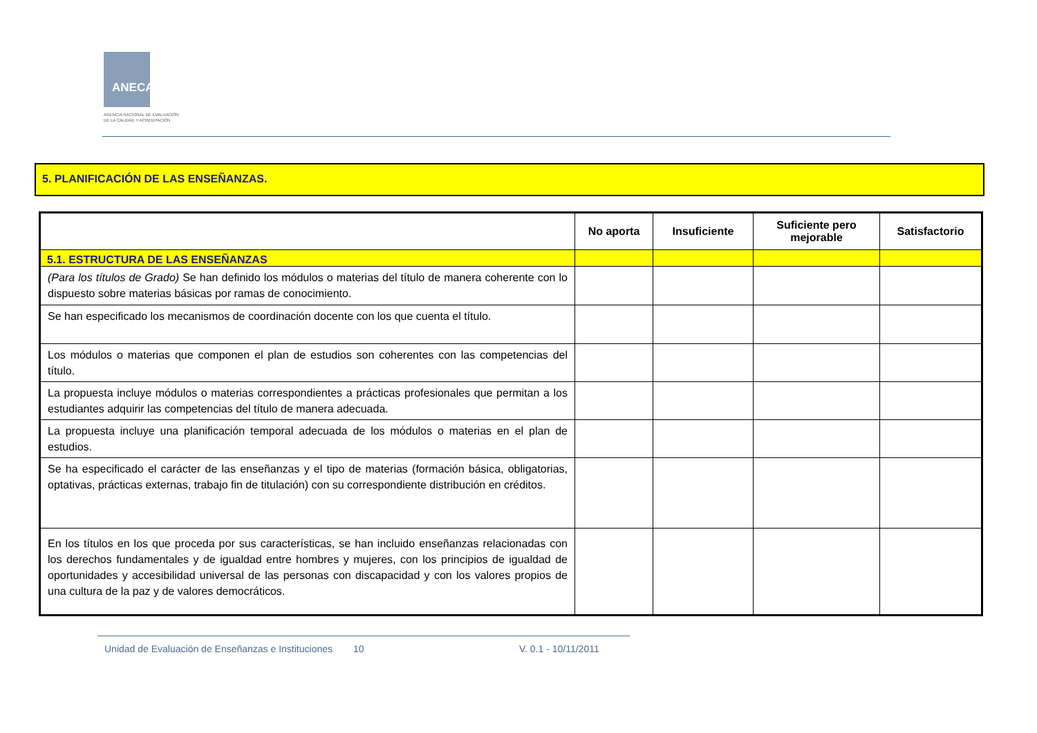ANECA
AGENCIA NACIONAL DE EVALUACIÓN
DE LA CALIDAD Y ACREDITACIÓN
5. PLANIFICACIÓN DE LAS ENSEÑANZAS.
| | No aporta | Insuficiente | Suficiente pero mejorable | Satisfactorio |
| --- | --- | --- | --- | --- |
| 5.1. ESTRUCTURA DE LAS ENSEÑANZAS | | | | |
| (Para los títulos de Grado) Se han definido los módulos o materias del título de manera coherente con lo dispuesto sobre materias básicas por ramas de conocimiento. | | | | |
| Se han especificado los mecanismos de coordinación docente con los que cuenta el título. | | | | |
| Los módulos o materias que componen el plan de estudios son coherentes con las competencias del título. | | | | |
| La propuesta incluye módulos o materias correspondientes a prácticas profesionales que permitan a los estudiantes adquirir las competencias del título de manera adecuada. | | | | |
| La propuesta incluye una planificación temporal adecuada de los módulos o materias en el plan de estudios. | | | | |
| Se ha especificado el carácter de las enseñanzas y el tipo de materias (formación básica, obligatorias, optativas, prácticas externas, trabajo fin de titulación) con su correspondiente distribución en créditos. | | | | |
| En los títulos en los que proceda por sus características, se han incluido enseñanzas relacionadas con los derechos fundamentales y de igualdad entre hombres y mujeres, con los principios de igualdad de oportunidades y accesibilidad universal de las personas con discapacidad y con los valores propios de una cultura de la paz y de valores democráticos. | | | | |
Unidad de Evaluación de Enseñanzas e Instituciones
10 V. 0.1 - 10/11/2011